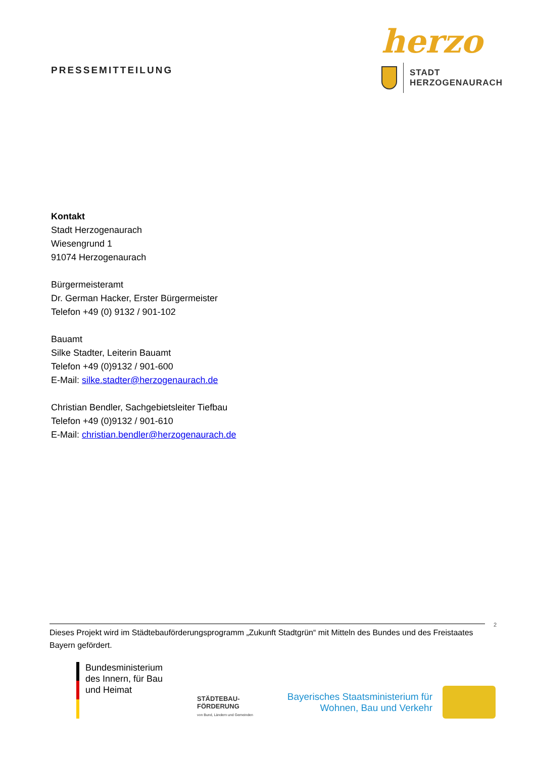PRESSEMITTEILUNG
herzo
STADT
HERZOGENAURACH
Kontakt
Stadt Herzogenaurach
Wiesengrund 1
91074 Herzogenaurach
Bürgermeisteramt
Dr. German Hacker, Erster Bürgermeister
Telefon +49 (0) 9132 / 901-102
Bauamt
Silke Stadter, Leiterin Bauamt
Telefon +49 (0)9132 / 901-600
E-Mail: silke.stadter@herzogenaurach.de
Christian Bendler, Sachgebietsleiter Tiefbau
Telefon +49 (0)9132 / 901-610
E-Mail: christian.bendler@herzogenaurach.de
2
Dieses Projekt wird im Städtebauförderungsprogramm „Zukunft Stadtgrün“ mit Mitteln des Bundes und des Freistaates Bayern gefördert.
Bundesministerium
des Innern, für Bau
und Heimat
STÄDTEBAU-
FÖRDERUNG
von Bund, Ländern und Gemeinden
Bayerisches Staatsministerium für
Wohnen, Bau und Verkehr